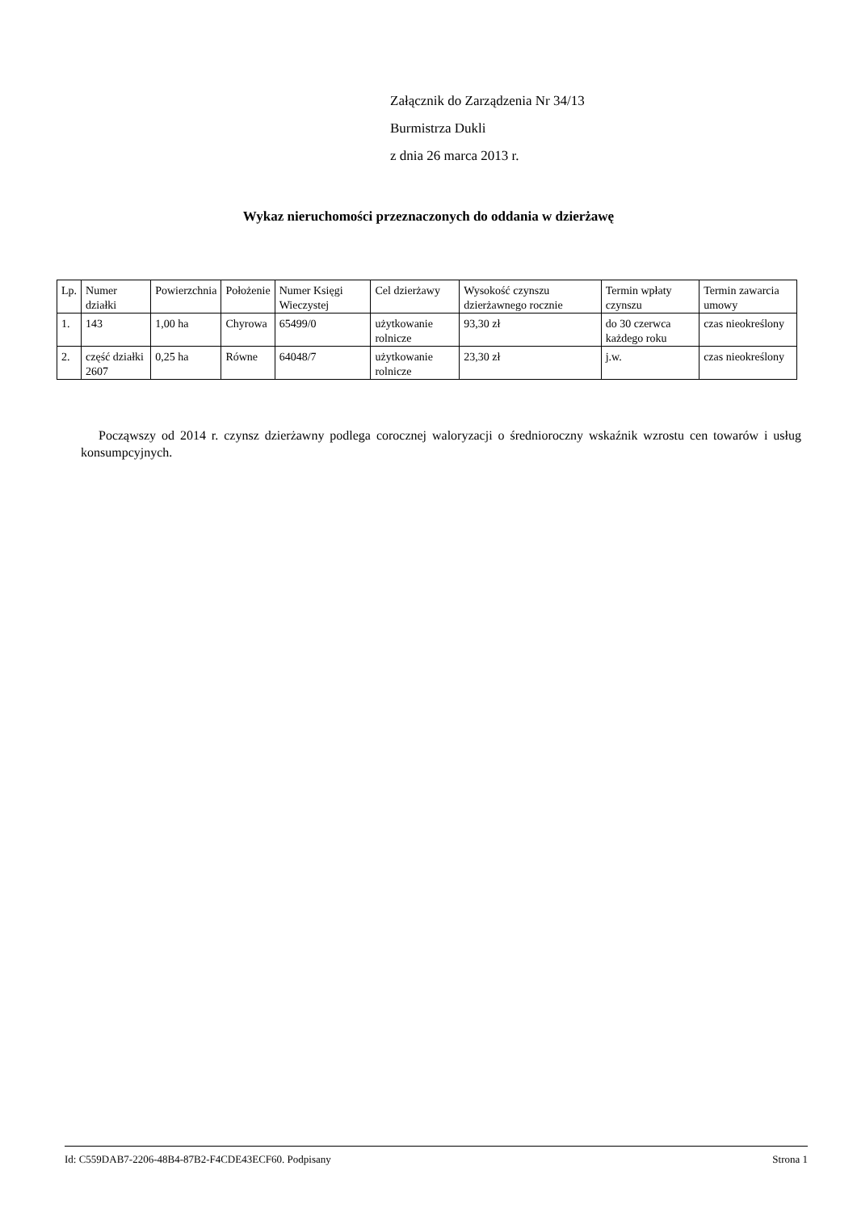Załącznik do Zarządzenia Nr 34/13
Burmistrza Dukli
z dnia 26 marca 2013 r.
Wykaz nieruchomości przeznaczonych do oddania w dzierżawę
| Lp. | Numer działki | Powierzchnia | Położenie | Numer Księgi Wieczystej | Cel dzierżawy | Wysokość czynszu dzierżawnego rocznie | Termin wpłaty czynszu | Termin zawarcia umowy |
| 1. | 143 | 1,00 ha | Chyrowa | 65499/0 | użytkowanie rolnicze | 93,30 zł | do 30 czerwca każdego roku | czas nieokreślony |
| 2. | część działki 2607 | 0,25 ha | Równe | 64048/7 | użytkowanie rolnicze | 23,30 zł | j.w. | czas nieokreślony |
Począwszy od 2014 r. czynsz dzierżawny podlega corocznej waloryzacji o średnioroczny wskaźnik wzrostu cen towarów i usług konsumpcyjnych.
Id: C559DAB7-2206-48B4-87B2-F4CDE43ECF60. Podpisany Strona 1